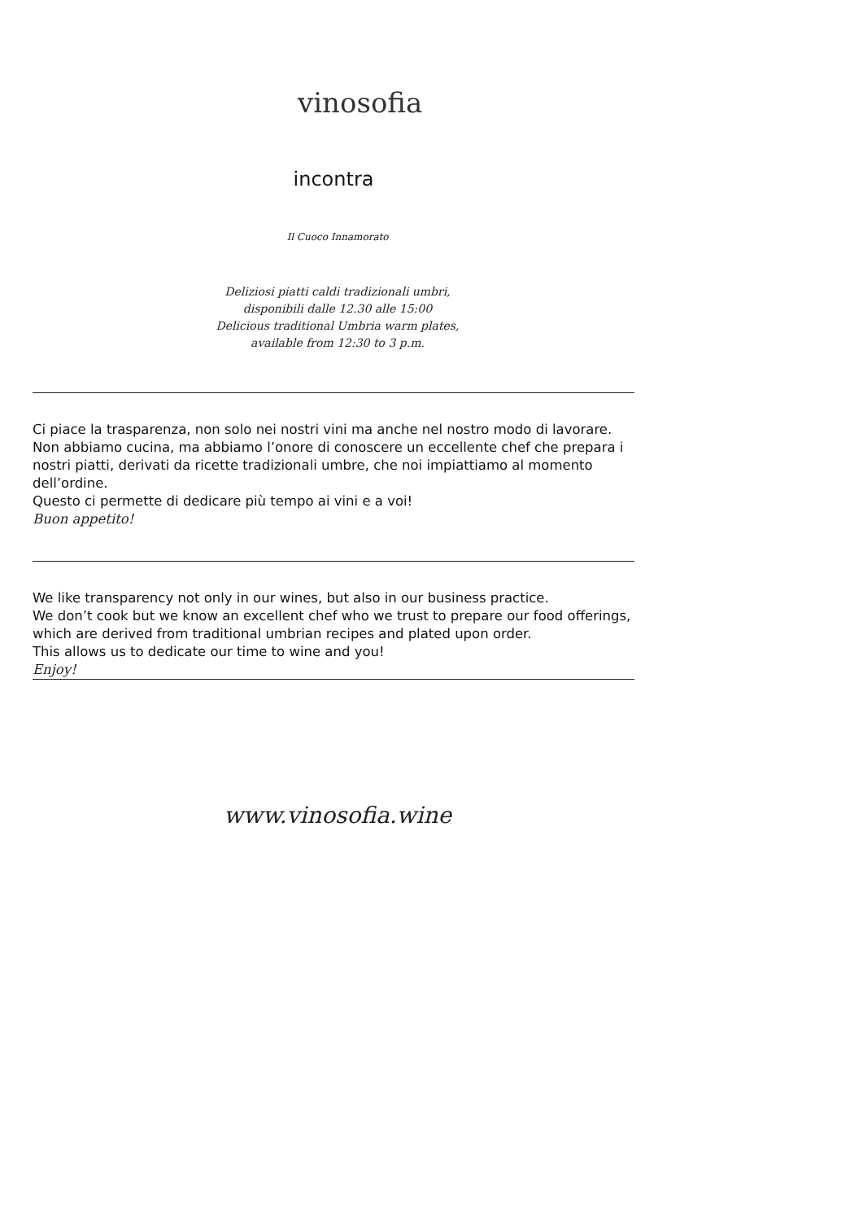vinosofia
incontra
Il Cuoco Innamorato
Deliziosi piatti caldi tradizionali umbri,
disponibili dalle 12.30 alle 15:00
Delicious traditional Umbria warm plates,
available from 12:30 to 3 p.m.
Ci piace la trasparenza, non solo nei nostri vini ma anche nel nostro modo di lavorare.
Non abbiamo cucina, ma abbiamo l’onore di conoscere un eccellente chef che prepara i nostri piatti, derivati da ricette tradizionali umbre, che noi impiattiamo al momento dell’ordine.
Questo ci permette di dedicare più tempo ai vini e a voi!
Buon appetito!
We like transparency not only in our wines, but also in our business practice.
We don’t cook but we know an excellent chef who we trust to prepare our food offerings, which are derived from traditional umbrian recipes and plated upon order.
This allows us to dedicate our time to wine and you!
Enjoy!
www.vinosofia.wine